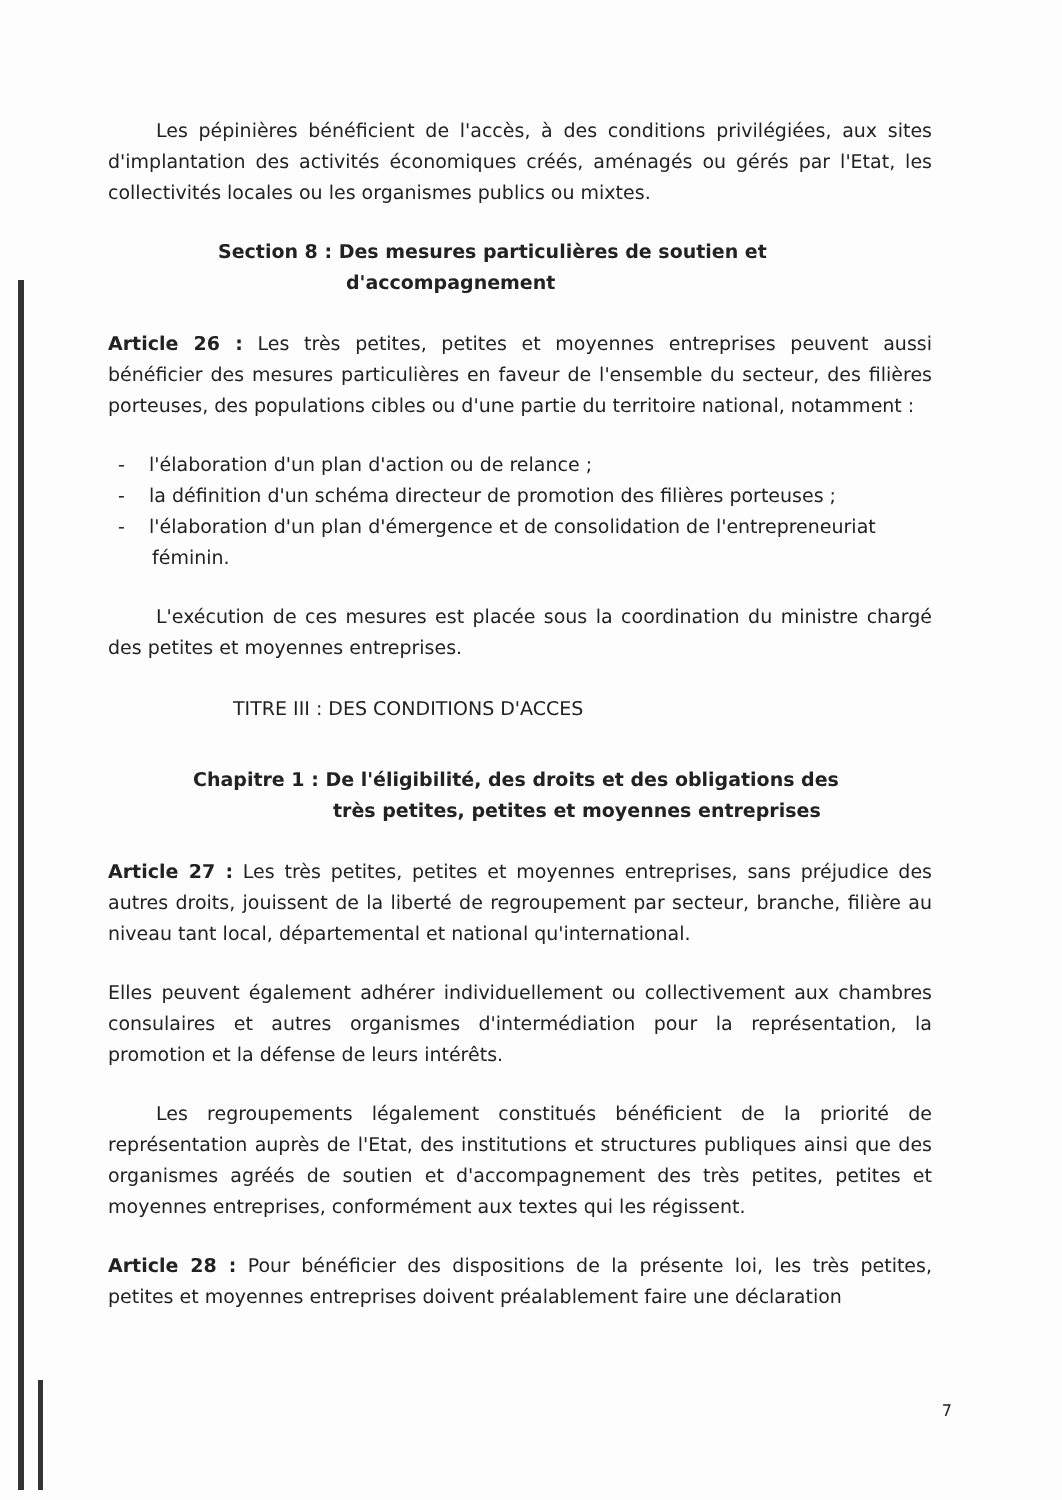Les pépinières bénéficient de l'accès, à des conditions privilégiées, aux sites d'implantation des activités économiques créés, aménagés ou gérés par l'Etat, les collectivités locales ou les organismes publics ou mixtes.
Section 8 : Des mesures particulières de soutien et
d'accompagnement
Article 26 : Les très petites, petites et moyennes entreprises peuvent aussi bénéficier des mesures particulières en faveur de l'ensemble du secteur, des filières porteuses, des populations cibles ou d'une partie du territoire national, notamment :
- l'élaboration d'un plan d'action ou de relance ;
- la définition d'un schéma directeur de promotion des filières porteuses ;
- l'élaboration d'un plan d'émergence et de consolidation de l'entrepreneuriat féminin.
L'exécution de ces mesures est placée sous la coordination du ministre chargé des petites et moyennes entreprises.
TITRE III : DES CONDITIONS D'ACCES
Chapitre 1 : De l'éligibilité, des droits et des obligations des
très petites, petites et moyennes entreprises
Article 27 : Les très petites, petites et moyennes entreprises, sans préjudice des autres droits, jouissent de la liberté de regroupement par secteur, branche, filière au niveau tant local, départemental et national qu'international.
Elles peuvent également adhérer individuellement ou collectivement aux chambres consulaires et autres organismes d'intermédiation pour la représentation, la promotion et la défense de leurs intérêts.
Les regroupements légalement constitués bénéficient de la priorité de représentation auprès de l'Etat, des institutions et structures publiques ainsi que des organismes agréés de soutien et d'accompagnement des très petites, petites et moyennes entreprises, conformément aux textes qui les régissent.
Article 28 : Pour bénéficier des dispositions de la présente loi, les très petites, petites et moyennes entreprises doivent préalablement faire une déclaration
7